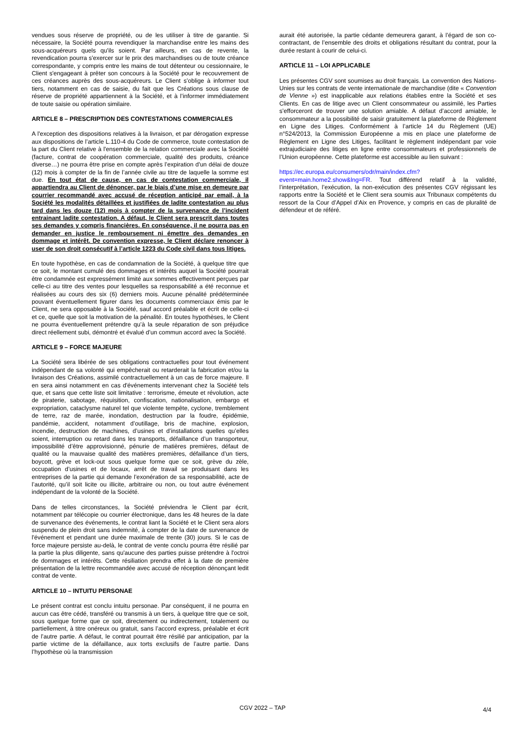vendues sous réserve de propriété, ou de les utiliser à titre de garantie. Si nécessaire, la Société pourra revendiquer la marchandise entre les mains des sous-acquéreurs quels qu'ils soient. Par ailleurs, en cas de revente, la revendication pourra s'exercer sur le prix des marchandises ou de toute créance correspondante, y compris entre les mains de tout détenteur ou cessionnaire, le Client s'engageant à prêter son concours à la Société pour le recouvrement de ces créances auprès des sous-acquéreurs. Le Client s’oblige à informer tout tiers, notamment en cas de saisie, du fait que les Créations sous clause de réserve de propriété appartiennent à la Société, et à l’informer immédiatement de toute saisie ou opération similaire.
ARTICLE 8 – PRESCRIPTION DES CONTESTATIONS COMMERCIALES
A l'exception des dispositions relatives à la livraison, et par dérogation expresse aux dispositions de l’article L.110-4 du Code de commerce, toute contestation de la part du Client relative à l'ensemble de la relation commerciale avec la Société (facture, contrat de coopération commerciale, qualité des produits, créance diverse…) ne pourra être prise en compte après l’expiration d'un délai de douze (12) mois à compter de la fin de l’année civile au titre de laquelle la somme est due. En tout état de cause, en cas de contestation commerciale, il appartiendra au Client de dénoncer, par le biais d’une mise en demeure par courrier recommandé avec accusé de réception anticipé par email, à la Société les modalités détaillées et justifiées de ladite contestation au plus tard dans les douze (12) mois à compter de la survenance de l’incident entrainant ladite contestation. A défaut, le Client sera prescrit dans toutes ses demandes y compris financières. En conséquence, il ne pourra pas en demander en justice le remboursement ni émettre des demandes en dommage et intérêt. De convention expresse, le Client déclare renoncer à user de son droit consécutif à l’article 1223 du Code civil dans tous litiges.
En toute hypothèse, en cas de condamnation de la Société, à quelque titre que ce soit, le montant cumulé des dommages et intérêts auquel la Société pourrait être condamnée est expressément limité aux sommes effectivement perçues par celle-ci au titre des ventes pour lesquelles sa responsabilité a été reconnue et réalisées au cours des six (6) derniers mois. Aucune pénalité prédéterminée pouvant éventuellement figurer dans les documents commerciaux émis par le Client, ne sera opposable à la Société, sauf accord préalable et écrit de celle-ci et ce, quelle que soit la motivation de la pénalité. En toutes hypothèses, le Client ne pourra éventuellement prétendre qu’à la seule réparation de son préjudice direct réellement subi, démontré et évalué d’un commun accord avec la Société.
ARTICLE 9 – FORCE MAJEURE
La Société sera libérée de ses obligations contractuelles pour tout événement indépendant de sa volonté qui empêcherait ou retarderait la fabrication et/ou la livraison des Créations, assimilé contractuellement à un cas de force majeure. Il en sera ainsi notamment en cas d'événements intervenant chez la Société tels que, et sans que cette liste soit limitative : terrorisme, émeute et révolution, acte de piraterie, sabotage, réquisition, confiscation, nationalisation, embargo et expropriation, cataclysme naturel tel que violente tempête, cyclone, tremblement de terre, raz de marée, inondation, destruction par la foudre, épidémie, pandémie, accident, notamment d’outillage, bris de machine, explosion, incendie, destruction de machines, d’usines et d’installations quelles qu’elles soient, interruption ou retard dans les transports, défaillance d’un transporteur, impossibilité d’être approvisionné, pénurie de matières premières, défaut de qualité ou la mauvaise qualité des matières premières, défaillance d’un tiers, boycott, grève et lock-out sous quelque forme que ce soit, grève du zèle, occupation d’usines et de locaux, arrêt de travail se produisant dans les entreprises de la partie qui demande l’exonération de sa responsabilité, acte de l’autorité, qu’il soit licite ou illicite, arbitraire ou non, ou tout autre événement indépendant de la volonté de la Société.
Dans de telles circonstances, la Société préviendra le Client par écrit, notamment par télécopie ou courrier électronique, dans les 48 heures de la date de survenance des événements, le contrat liant la Société et le Client sera alors suspendu de plein droit sans indemnité, à compter de la date de survenance de l'événement et pendant une durée maximale de trente (30) jours. Si le cas de force majeure persiste au-delà, le contrat de vente conclu pourra être résilié par la partie la plus diligente, sans qu'aucune des parties puisse prétendre à l'octroi de dommages et intérêts. Cette résiliation prendra effet à la date de première présentation de la lettre recommandée avec accusé de réception dénonçant ledit contrat de vente.
ARTICLE 10 – INTUITU PERSONAE
Le présent contrat est conclu intuitu personae. Par conséquent, il ne pourra en aucun cas être cédé, transféré ou transmis à un tiers, à quelque titre que ce soit, sous quelque forme que ce soit, directement ou indirectement, totalement ou partiellement, à titre onéreux ou gratuit, sans l’accord express, préalable et écrit de l’autre partie. A défaut, le contrat pourrait être résilié par anticipation, par la partie victime de la défaillance, aux torts exclusifs de l’autre partie. Dans l’hypothèse où la transmission
aurait été autorisée, la partie cédante demeurera garant, à l’égard de son co-contractant, de l’ensemble des droits et obligations résultant du contrat, pour la durée restant à courir de celui-ci.
ARTICLE 11 – LOI APPLICABLE
Les présentes CGV sont soumises au droit français. La convention des Nations-Unies sur les contrats de vente internationale de marchandise (dite « Convention de Vienne ») est inapplicable aux relations établies entre la Société et ses Clients. En cas de litige avec un Client consommateur ou assimilé, les Parties s’efforceront de trouver une solution amiable. A défaut d’accord amiable, le consommateur a la possibilité de saisir gratuitement la plateforme de Règlement en Ligne des Litiges. Conformément à l’article 14 du Règlement (UE) n°524/2013, la Commission Européenne a mis en place une plateforme de Règlement en Ligne des Litiges, facilitant le règlement indépendant par voie extrajudiciaire des litiges en ligne entre consommateurs et professionnels de l’Union européenne. Cette plateforme est accessible au lien suivant :
https://ec.europa.eu/consumers/odr/main/index.cfm?event=main.home2.show&lng=FR. Tout différend relatif à la validité, l’interprétation, l’exécution, la non-exécution des présentes CGV régissant les rapports entre la Société et le Client sera soumis aux Tribunaux compétents du ressort de la Cour d’Appel d’Aix en Provence, y compris en cas de pluralité de défendeur et de référé.
CGV 2022 – TAP
4/4